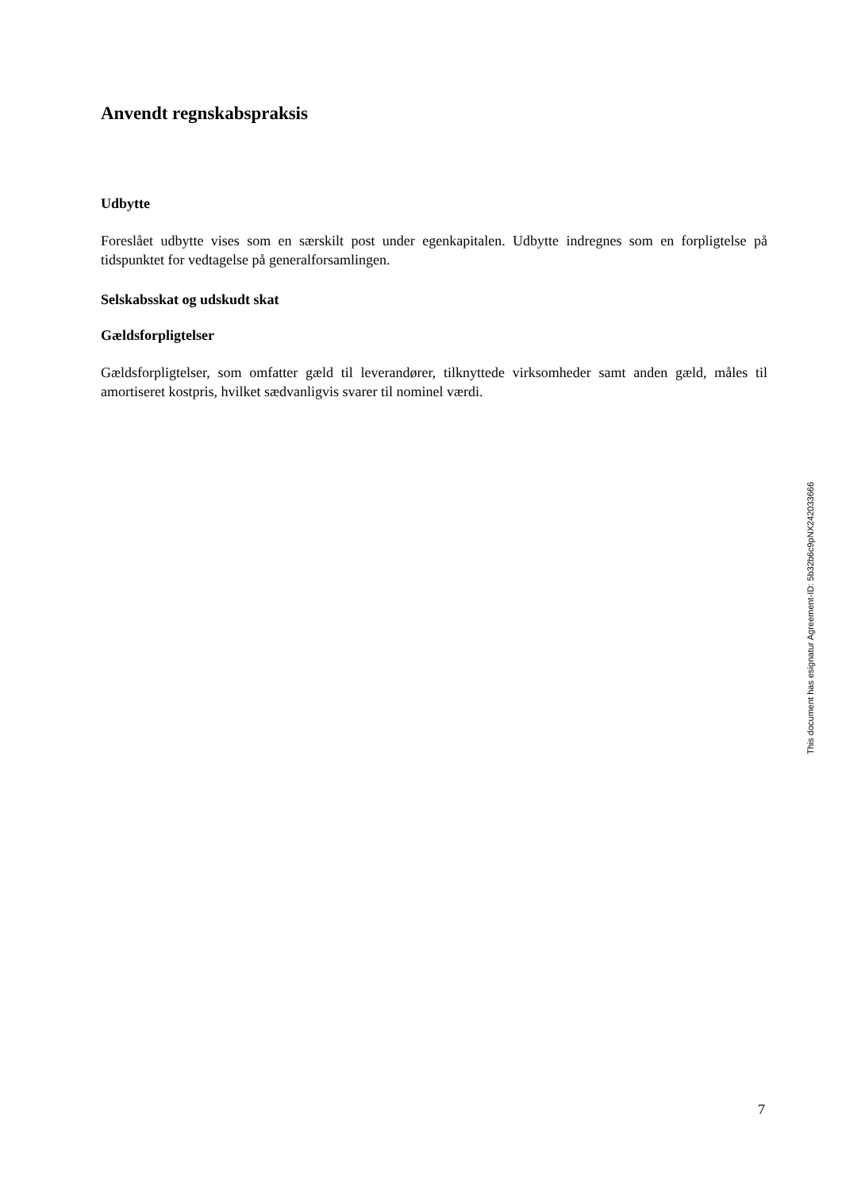Anvendt regnskabspraksis
Udbytte
Foreslået udbytte vises som en særskilt post under egenkapitalen. Udbytte indregnes som en forpligtelse på tidspunktet for vedtagelse på generalforsamlingen.
Selskabsskat og udskudt skat
Gældsforpligtelser
Gældsforpligtelser, som omfatter gæld til leverandører, tilknyttede virksomheder samt anden gæld, måles til amortiseret kostpris, hvilket sædvanligvis svarer til nominel værdi.
This document has esignatur Agreement-ID: 5b32b6c9pNX242033666
7